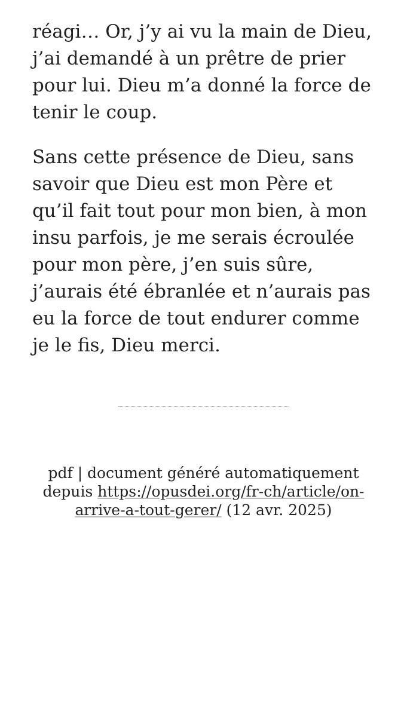réagi… Or, j’y ai vu la main de Dieu, j’ai demandé à un prêtre de prier pour lui. Dieu m’a donné la force de tenir le coup.
Sans cette présence de Dieu, sans savoir que Dieu est mon Père et qu’il fait tout pour mon bien, à mon insu parfois, je me serais écroulée pour mon père, j’en suis sûre, j’aurais été ébranlée et n’aurais pas eu la force de tout endurer comme je le fis, Dieu merci.
pdf | document généré automatiquement depuis https://opusdei.org/fr-ch/article/on-arrive-a-tout-gerer/ (12 avr. 2025)